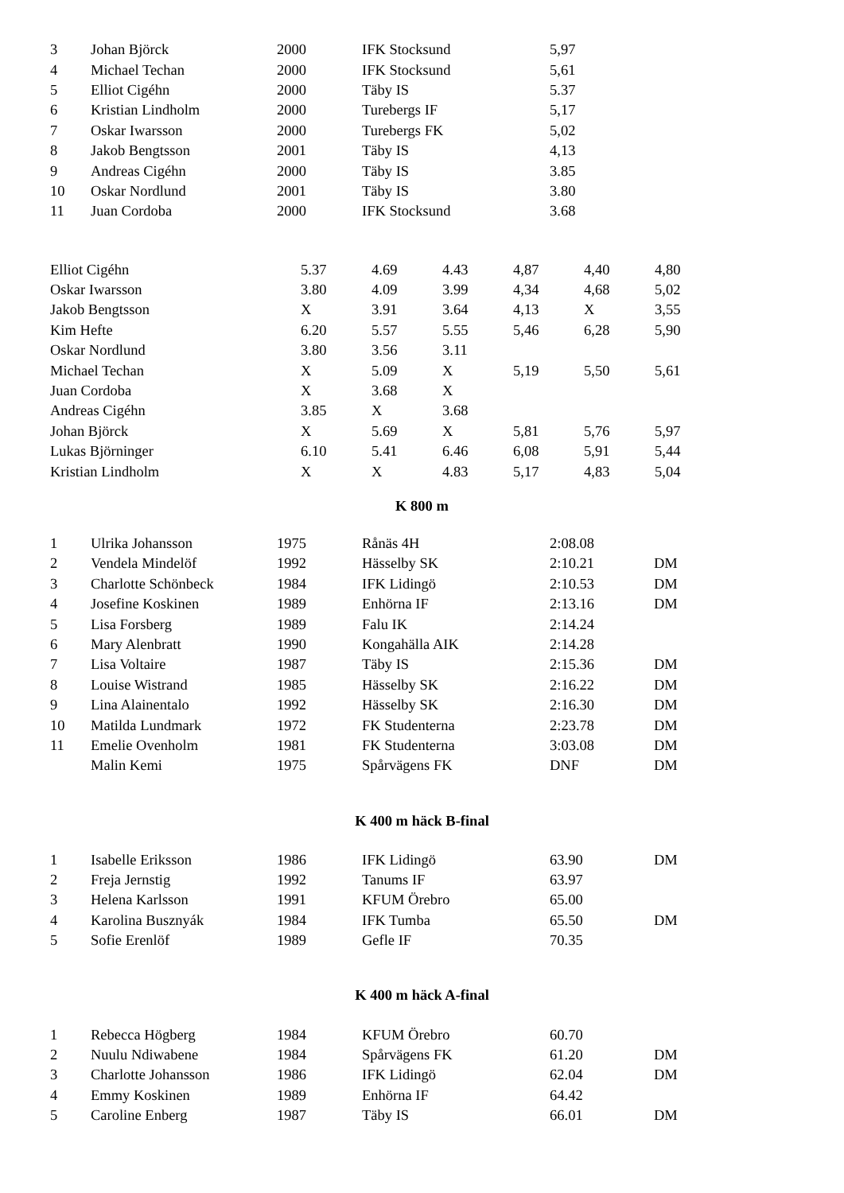| 3 | Johan Björck | 2000 | IFK Stocksund | 5,97 | |
| 4 | Michael Techan | 2000 | IFK Stocksund | 5,61 | |
| 5 | Elliot Cigéhn | 2000 | Täby IS | 5.37 | |
| 6 | Kristian Lindholm | 2000 | Turebergs IF | 5,17 | |
| 7 | Oskar Iwarsson | 2000 | Turebergs FK | 5,02 | |
| 8 | Jakob Bengtsson | 2001 | Täby IS | 4,13 | |
| 9 | Andreas Cigéhn | 2000 | Täby IS | 3.85 | |
| 10 | Oskar Nordlund | 2001 | Täby IS | 3.80 | |
| 11 | Juan Cordoba | 2000 | IFK Stocksund | 3.68 | |
| Elliot Cigéhn | 5.37 | 4.69 | 4.43 | 4,87 | 4,40 | 4,80 |
| Oskar Iwarsson | 3.80 | 4.09 | 3.99 | 4,34 | 4,68 | 5,02 |
| Jakob Bengtsson | X | 3.91 | 3.64 | 4,13 | X | 3,55 |
| Kim Hefte | 6.20 | 5.57 | 5.55 | 5,46 | 6,28 | 5,90 |
| Oskar Nordlund | 3.80 | 3.56 | 3.11 | | | |
| Michael Techan | X | 5.09 | X | 5,19 | 5,50 | 5,61 |
| Juan Cordoba | X | 3.68 | X | | | |
| Andreas Cigéhn | 3.85 | X | 3.68 | | | |
| Johan Björck | X | 5.69 | X | 5,81 | 5,76 | 5,97 |
| Lukas Björninger | 6.10 | 5.41 | 6.46 | 6,08 | 5,91 | 5,44 |
| Kristian Lindholm | X | X | 4.83 | 5,17 | 4,83 | 5,04 |
K 800 m
| 1 | Ulrika Johansson | 1975 | Rånäs 4H | 2:08.08 | |
| 2 | Vendela Mindelöf | 1992 | Hässelby SK | 2:10.21 | DM |
| 3 | Charlotte Schönbeck | 1984 | IFK Lidingö | 2:10.53 | DM |
| 4 | Josefine Koskinen | 1989 | Enhörna IF | 2:13.16 | DM |
| 5 | Lisa Forsberg | 1989 | Falu IK | 2:14.24 | |
| 6 | Mary Alenbratt | 1990 | Kongahälla AIK | 2:14.28 | |
| 7 | Lisa Voltaire | 1987 | Täby IS | 2:15.36 | DM |
| 8 | Louise Wistrand | 1985 | Hässelby SK | 2:16.22 | DM |
| 9 | Lina Alainentalo | 1992 | Hässelby SK | 2:16.30 | DM |
| 10 | Matilda Lundmark | 1972 | FK Studenterna | 2:23.78 | DM |
| 11 | Emelie Ovenholm | 1981 | FK Studenterna | 3:03.08 | DM |
| | Malin Kemi | 1975 | Spårvägens FK | DNF | DM |
K 400 m häck B-final
| 1 | Isabelle Eriksson | 1986 | IFK Lidingö | 63.90 | DM |
| 2 | Freja Jernstig | 1992 | Tanums IF | 63.97 | |
| 3 | Helena Karlsson | 1991 | KFUM Örebro | 65.00 | |
| 4 | Karolina Busznyák | 1984 | IFK Tumba | 65.50 | DM |
| 5 | Sofie Erenlöf | 1989 | Gefle IF | 70.35 | |
K 400 m häck A-final
| 1 | Rebecca Högberg | 1984 | KFUM Örebro | 60.70 | |
| 2 | Nuulu Ndiwabene | 1984 | Spårvägens FK | 61.20 | DM |
| 3 | Charlotte Johansson | 1986 | IFK Lidingö | 62.04 | DM |
| 4 | Emmy Koskinen | 1989 | Enhörna IF | 64.42 | |
| 5 | Caroline Enberg | 1987 | Täby IS | 66.01 | DM |